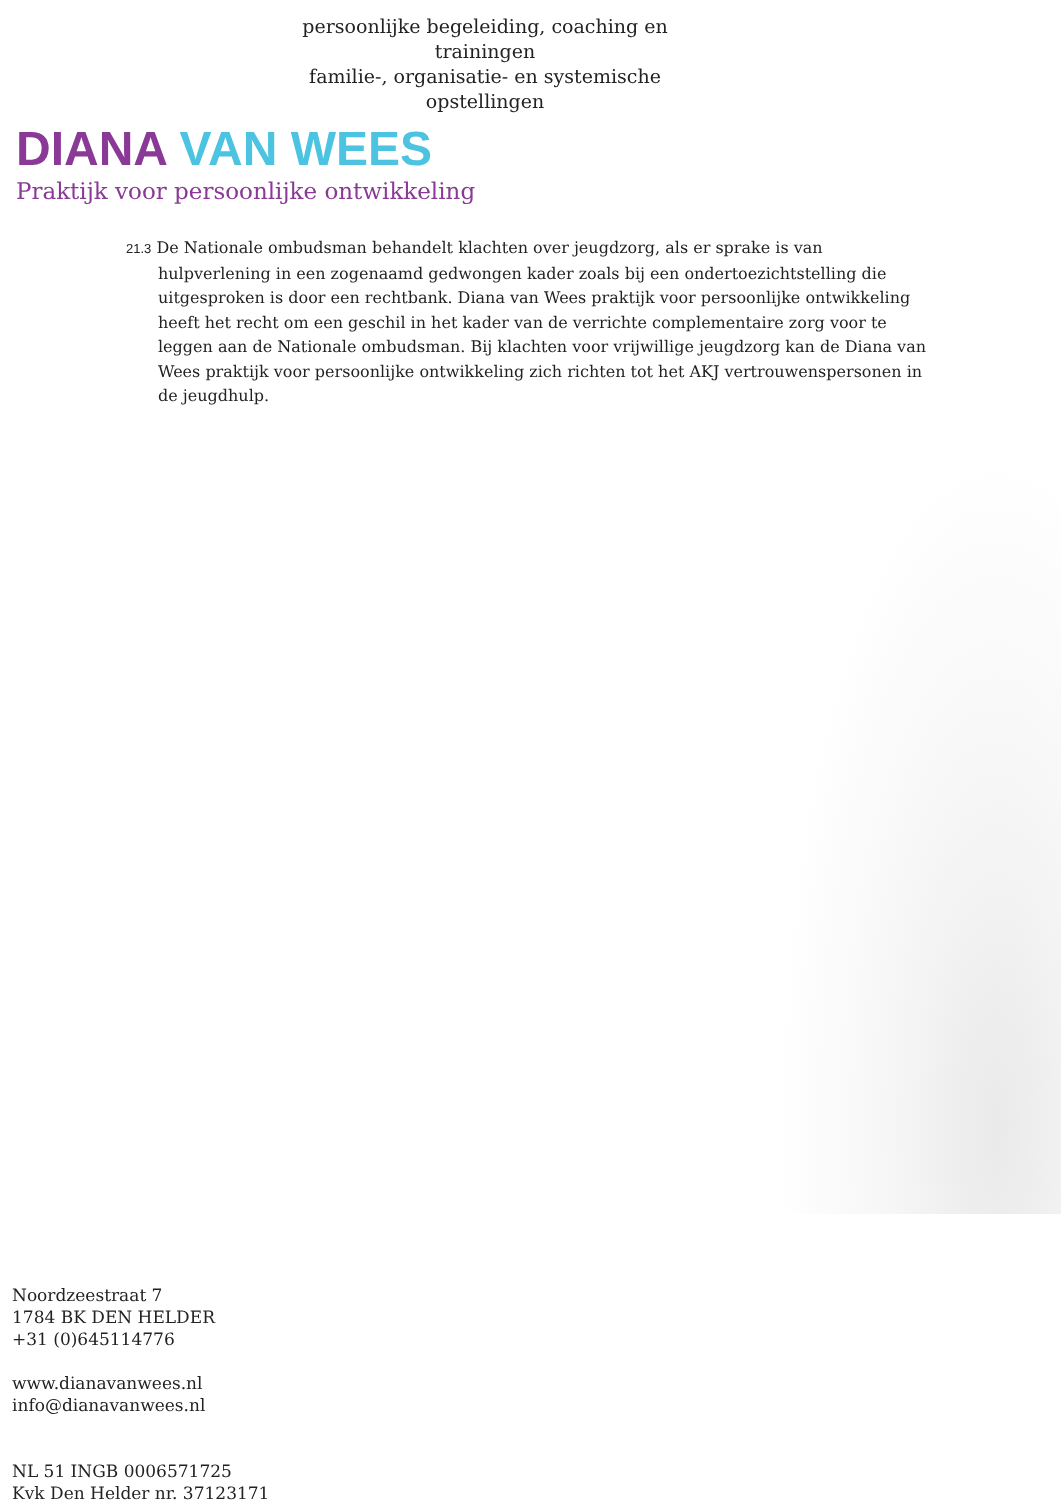persoonlijke begeleiding, coaching en trainingen
familie-, organisatie- en systemische opstellingen
DIANA VAN WEES
Praktijk voor persoonlijke ontwikkeling
21.3 De Nationale ombudsman behandelt klachten over jeugdzorg, als er sprake is van hulpverlening in een zogenaamd gedwongen kader zoals bij een ondertoezichtstelling die uitgesproken is door een rechtbank. Diana van Wees praktijk voor persoonlijke ontwikkeling heeft het recht om een geschil in het kader van de verrichte complementaire zorg voor te leggen aan de Nationale ombudsman. Bij klachten voor vrijwillige jeugdzorg kan de Diana van Wees praktijk voor persoonlijke ontwikkeling zich richten tot het AKJ vertrouwenspersonen in de jeugdhulp.
Noordzeestraat 7
1784 BK DEN HELDER
+31 (0)645114776
www.dianavanwees.nl
info@dianavanwees.nl
NL 51 INGB 0006571725
Kvk Den Helder nr. 37123171